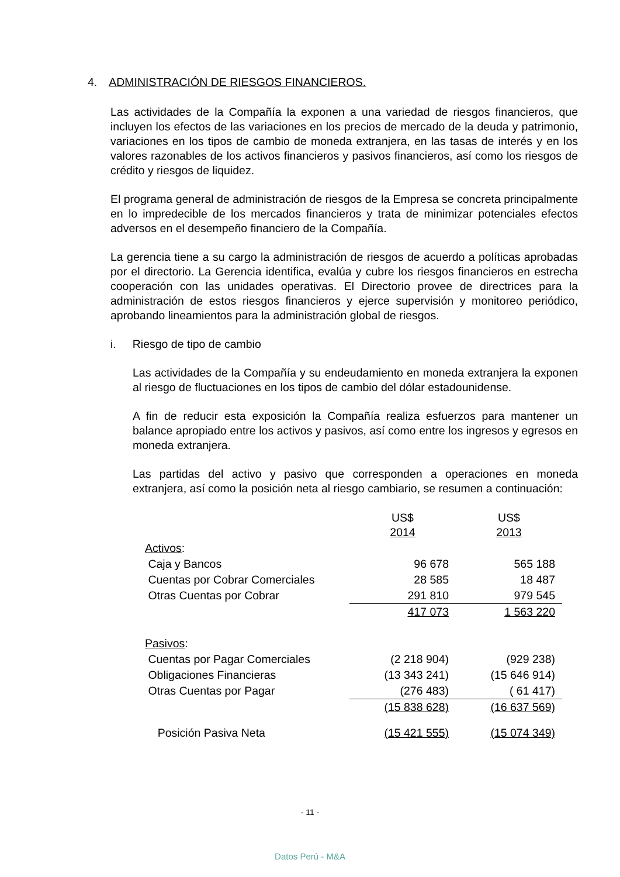4. ADMINISTRACIÓN DE RIESGOS FINANCIEROS.
Las actividades de la Compañía la exponen a una variedad de riesgos financieros, que incluyen los efectos de las variaciones en los precios de mercado de la deuda y patrimonio, variaciones en los tipos de cambio de moneda extranjera, en las tasas de interés y en los valores razonables de los activos financieros y pasivos financieros, así como los riesgos de crédito y riesgos de liquidez.
El programa general de administración de riesgos de la Empresa se concreta principalmente en lo impredecible de los mercados financieros y trata de minimizar potenciales efectos adversos en el desempeño financiero de la Compañía.
La gerencia tiene a su cargo la administración de riesgos de acuerdo a políticas aprobadas por el directorio. La Gerencia identifica, evalúa y cubre los riesgos financieros en estrecha cooperación con las unidades operativas. El Directorio provee de directrices para la administración de estos riesgos financieros y ejerce supervisión y monitoreo periódico, aprobando lineamientos para la administración global de riesgos.
i. Riesgo de tipo de cambio
Las actividades de la Compañía y su endeudamiento en moneda extranjera la exponen al riesgo de fluctuaciones en los tipos de cambio del dólar estadounidense.
A fin de reducir esta exposición la Compañía realiza esfuerzos para mantener un balance apropiado entre los activos y pasivos, así como entre los ingresos y egresos en moneda extranjera.
Las partidas del activo y pasivo que corresponden a operaciones en moneda extranjera, así como la posición neta al riesgo cambiario, se resumen a continuación:
| | US$ 2014 | US$ 2013 |
| --- | --- | --- |
| Activos : | | |
| Caja y Bancos | 96 678 | 565 188 |
| Cuentas por Cobrar Comerciales | 28 585 | 18 487 |
| Otras Cuentas por Cobrar | 291 810 | 979 545 |
| | 417 073 | 1 563 220 |
| Pasivos : | | |
| Cuentas por Pagar Comerciales | (2 218 904) | (929 238) |
| Obligaciones Financieras | (13 343 241) | (15 646 914) |
| Otras Cuentas por Pagar | (276 483) | ( 61 417) |
| | (15 838 628) | (16 637 569) |
| Posición Pasiva Neta | (15 421 555) | (15 074 349) |
- 11 -
Datos Perú - M&A